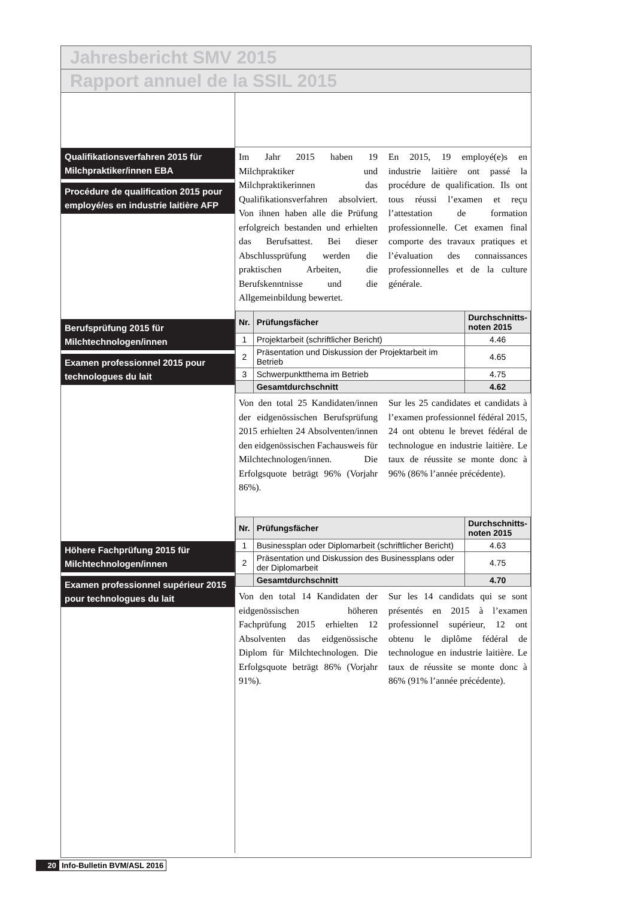Jahresbericht SMV 2015
Rapport annuel de la SSIL 2015
Qualifikationsverfahren 2015 für Milchpraktiker/innen EBA
Procédure de qualification 2015 pour employé/es en industrie laitière AFP
Berufsprüfung 2015 für Milchtechnologen/innen
Examen professionnel 2015 pour technologues du lait
Höhere Fachprüfung 2015 für Milchtechnologen/innen
Examen professionnel supérieur 2015 pour technologues du lait
Im Jahr 2015 haben 19 Milchpraktiker und Milchpraktikerinnen das Qualifikationsverfahren absolviert. Von ihnen haben alle die Prüfung erfolgreich bestanden und erhielten das Berufsattest. Bei dieser Abschlussprüfung werden die praktischen Arbeiten, die Berufskenntnisse und die Allgemeinbildung bewertet.
En 2015, 19 employé(e)s en industrie laitière ont passé la procédure de qualification. Ils ont tous réussi l’examen et reçu l’attestation de formation professionnelle. Cet examen final comporte des travaux pratiques et l’évaluation des connaissances professionnelles et de la culture générale.
| Nr. | Prüfungsfächer | Durchschnitts- noten 2015 |
| --- | --- | --- |
| 1 | Projektarbeit (schriftlicher Bericht) | 4.46 |
| 2 | Präsentation und Diskussion der Projektarbeit im Betrieb | 4.65 |
| 3 | Schwerpunktthema im Betrieb | 4.75 |
| | Gesamtdurchschnitt | 4.62 |
Von den total 25 Kandidaten/innen der eidgenössischen Berufsprüfung 2015 erhielten 24 Absolventen/innen den eidgenössischen Fachausweis für Milchtechnologen/innen. Die Erfolgsquote beträgt 96% (Vorjahr 86%).
Sur les 25 candidates et candidats à l’examen professionnel fédéral 2015, 24 ont obtenu le brevet fédéral de technologue en industrie laitière. Le taux de réussite se monte donc à 96% (86% l’année précédente).
| Nr. | Prüfungsfächer | Durchschnitts- noten 2015 |
| --- | --- | --- |
| 1 | Businessplan oder Diplomarbeit (schriftlicher Bericht) | 4.63 |
| 2 | Präsentation und Diskussion des Businessplans oder der Diplomarbeit | 4.75 |
| | Gesamtdurchschnitt | 4.70 |
Von den total 14 Kandidaten der eidgenössischen höheren Fachprüfung 2015 erhielten 12 Absolventen das eidgenössische Diplom für Milchtechnologen. Die Erfolgsquote beträgt 86% (Vorjahr 91%).
Sur les 14 candidats qui se sont présentés en 2015 à l’examen professionnel supérieur, 12 ont obtenu le diplôme fédéral de technologue en industrie laitière. Le taux de réussite se monte donc à 86% (91% l’année précédente).
20 Info-Bulletin BVM/ASL 2016